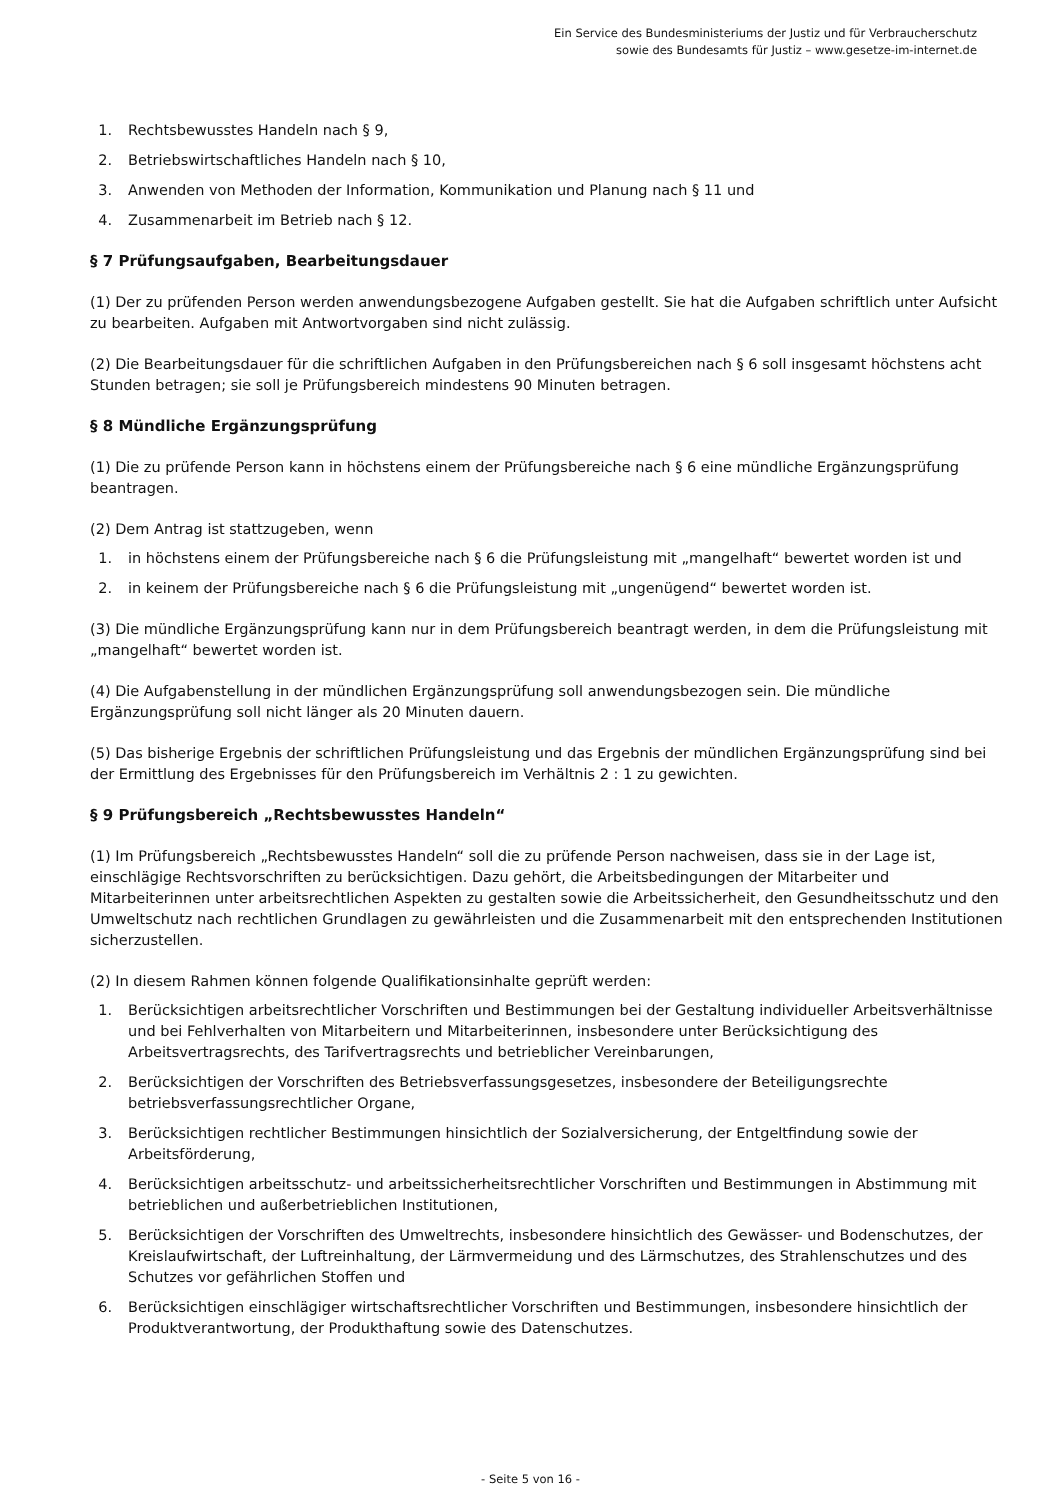Ein Service des Bundesministeriums der Justiz und für Verbraucherschutz
sowie des Bundesamts für Justiz – www.gesetze-im-internet.de
1. Rechtsbewusstes Handeln nach § 9,
2. Betriebswirtschaftliches Handeln nach § 10,
3. Anwenden von Methoden der Information, Kommunikation und Planung nach § 11 und
4. Zusammenarbeit im Betrieb nach § 12.
§ 7 Prüfungsaufgaben, Bearbeitungsdauer
(1) Der zu prüfenden Person werden anwendungsbezogene Aufgaben gestellt. Sie hat die Aufgaben schriftlich unter Aufsicht zu bearbeiten. Aufgaben mit Antwortvorgaben sind nicht zulässig.
(2) Die Bearbeitungsdauer für die schriftlichen Aufgaben in den Prüfungsbereichen nach § 6 soll insgesamt höchstens acht Stunden betragen; sie soll je Prüfungsbereich mindestens 90 Minuten betragen.
§ 8 Mündliche Ergänzungsprüfung
(1) Die zu prüfende Person kann in höchstens einem der Prüfungsbereiche nach § 6 eine mündliche Ergänzungsprüfung beantragen.
(2) Dem Antrag ist stattzugeben, wenn
1. in höchstens einem der Prüfungsbereiche nach § 6 die Prüfungsleistung mit „mangelhaft“ bewertet worden ist und
2. in keinem der Prüfungsbereiche nach § 6 die Prüfungsleistung mit „ungenügend“ bewertet worden ist.
(3) Die mündliche Ergänzungsprüfung kann nur in dem Prüfungsbereich beantragt werden, in dem die Prüfungsleistung mit „mangelhaft“ bewertet worden ist.
(4) Die Aufgabenstellung in der mündlichen Ergänzungsprüfung soll anwendungsbezogen sein. Die mündliche Ergänzungsprüfung soll nicht länger als 20 Minuten dauern.
(5) Das bisherige Ergebnis der schriftlichen Prüfungsleistung und das Ergebnis der mündlichen Ergänzungsprüfung sind bei der Ermittlung des Ergebnisses für den Prüfungsbereich im Verhältnis 2 : 1 zu gewichten.
§ 9 Prüfungsbereich „Rechtsbewusstes Handeln“
(1) Im Prüfungsbereich „Rechtsbewusstes Handeln“ soll die zu prüfende Person nachweisen, dass sie in der Lage ist, einschlägige Rechtsvorschriften zu berücksichtigen. Dazu gehört, die Arbeitsbedingungen der Mitarbeiter und Mitarbeiterinnen unter arbeitsrechtlichen Aspekten zu gestalten sowie die Arbeitssicherheit, den Gesundheitsschutz und den Umweltschutz nach rechtlichen Grundlagen zu gewährleisten und die Zusammenarbeit mit den entsprechenden Institutionen sicherzustellen.
(2) In diesem Rahmen können folgende Qualifikationsinhalte geprüft werden:
1. Berücksichtigen arbeitsrechtlicher Vorschriften und Bestimmungen bei der Gestaltung individueller Arbeitsverhältnisse und bei Fehlverhalten von Mitarbeitern und Mitarbeiterinnen, insbesondere unter Berücksichtigung des Arbeitsvertragsrechts, des Tarifvertragsrechts und betrieblicher Vereinbarungen,
2. Berücksichtigen der Vorschriften des Betriebsverfassungsgesetzes, insbesondere der Beteiligungsrechte betriebsverfassungsrechtlicher Organe,
3. Berücksichtigen rechtlicher Bestimmungen hinsichtlich der Sozialversicherung, der Entgeltfindung sowie der Arbeitsförderung,
4. Berücksichtigen arbeitsschutz- und arbeitssicherheitsrechtlicher Vorschriften und Bestimmungen in Abstimmung mit betrieblichen und außerbetrieblichen Institutionen,
5. Berücksichtigen der Vorschriften des Umweltrechts, insbesondere hinsichtlich des Gewässer- und Bodenschutzes, der Kreislaufwirtschaft, der Luftreinhaltung, der Lärmvermeidung und des Lärmschutzes, des Strahlenschutzes und des Schutzes vor gefährlichen Stoffen und
6. Berücksichtigen einschlägiger wirtschaftsrechtlicher Vorschriften und Bestimmungen, insbesondere hinsichtlich der Produktverantwortung, der Produkthaftung sowie des Datenschutzes.
- Seite 5 von 16 -